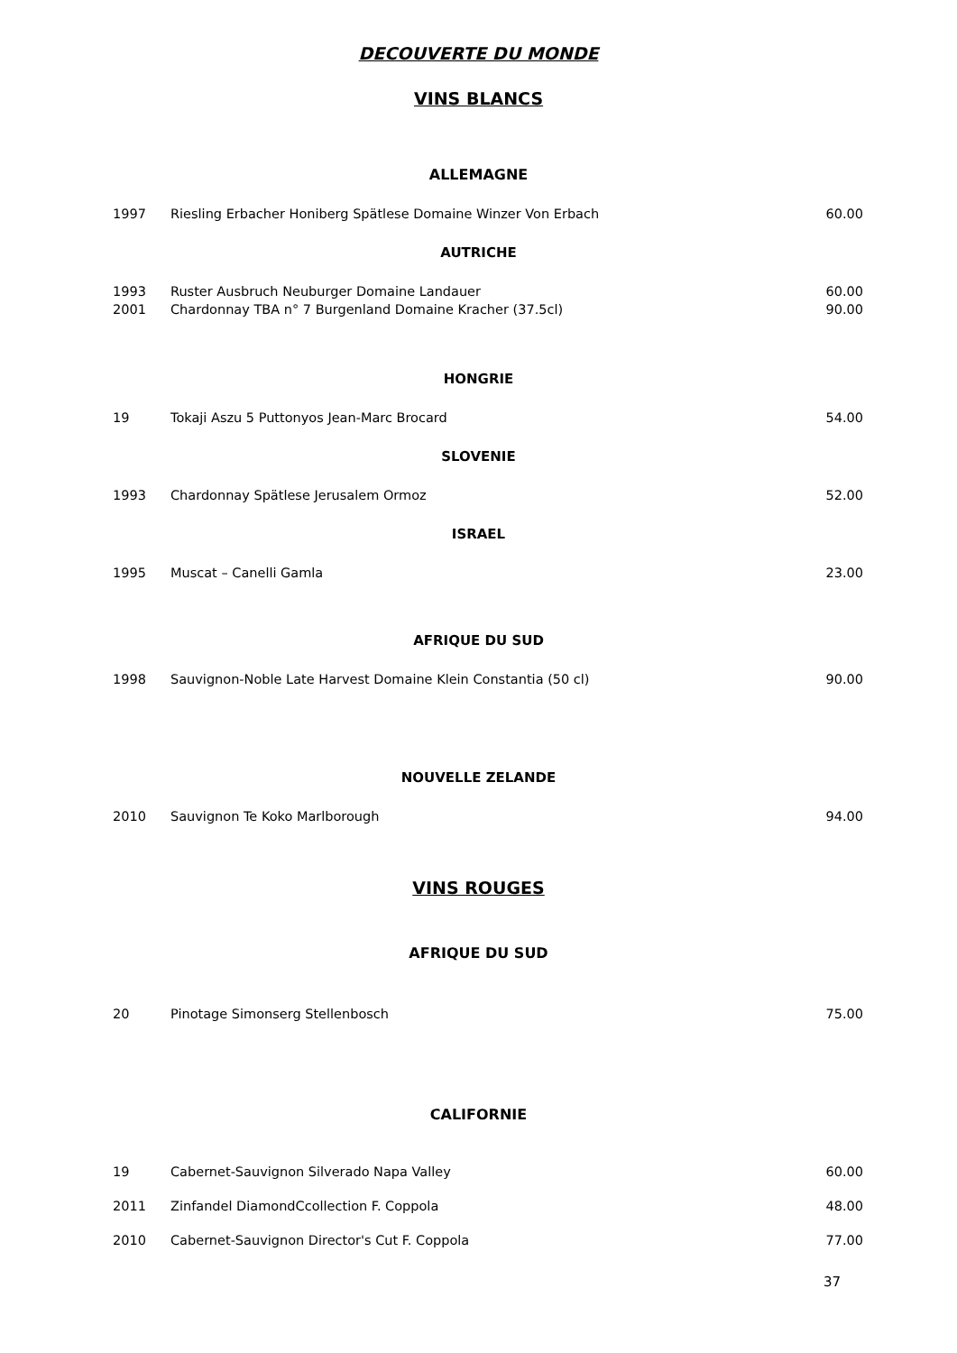DECOUVERTE DU MONDE
VINS BLANCS
ALLEMAGNE
| 1997 | Riesling Erbacher Honiberg Spätlese Domaine Winzer Von Erbach | 60.00 |
AUTRICHE
| 1993 | Ruster Ausbruch Neuburger Domaine Landauer | 60.00 |
| 2001 | Chardonnay TBA n° 7 Burgenland Domaine Kracher (37.5cl) | 90.00 |
HONGRIE
| 19 | Tokaji Aszu 5 Puttonyos Jean-Marc Brocard | 54.00 |
SLOVENIE
| 1993 | Chardonnay Spätlese Jerusalem Ormoz | 52.00 |
ISRAEL
| 1995 | Muscat – Canelli Gamla | 23.00 |
AFRIQUE DU SUD
| 1998 | Sauvignon-Noble Late Harvest Domaine Klein Constantia (50 cl) | 90.00 |
NOUVELLE ZELANDE
| 2010 | Sauvignon Te Koko Marlborough | 94.00 |
VINS ROUGES
AFRIQUE DU SUD
| 20 | Pinotage Simonserg Stellenbosch | 75.00 |
CALIFORNIE
| 19 | Cabernet-Sauvignon Silverado Napa Valley | 60.00 |
| 2011 | Zinfandel DiamondCcollection F. Coppola | 48.00 |
| 2010 | Cabernet-Sauvignon Director's Cut F. Coppola | 77.00 |
37